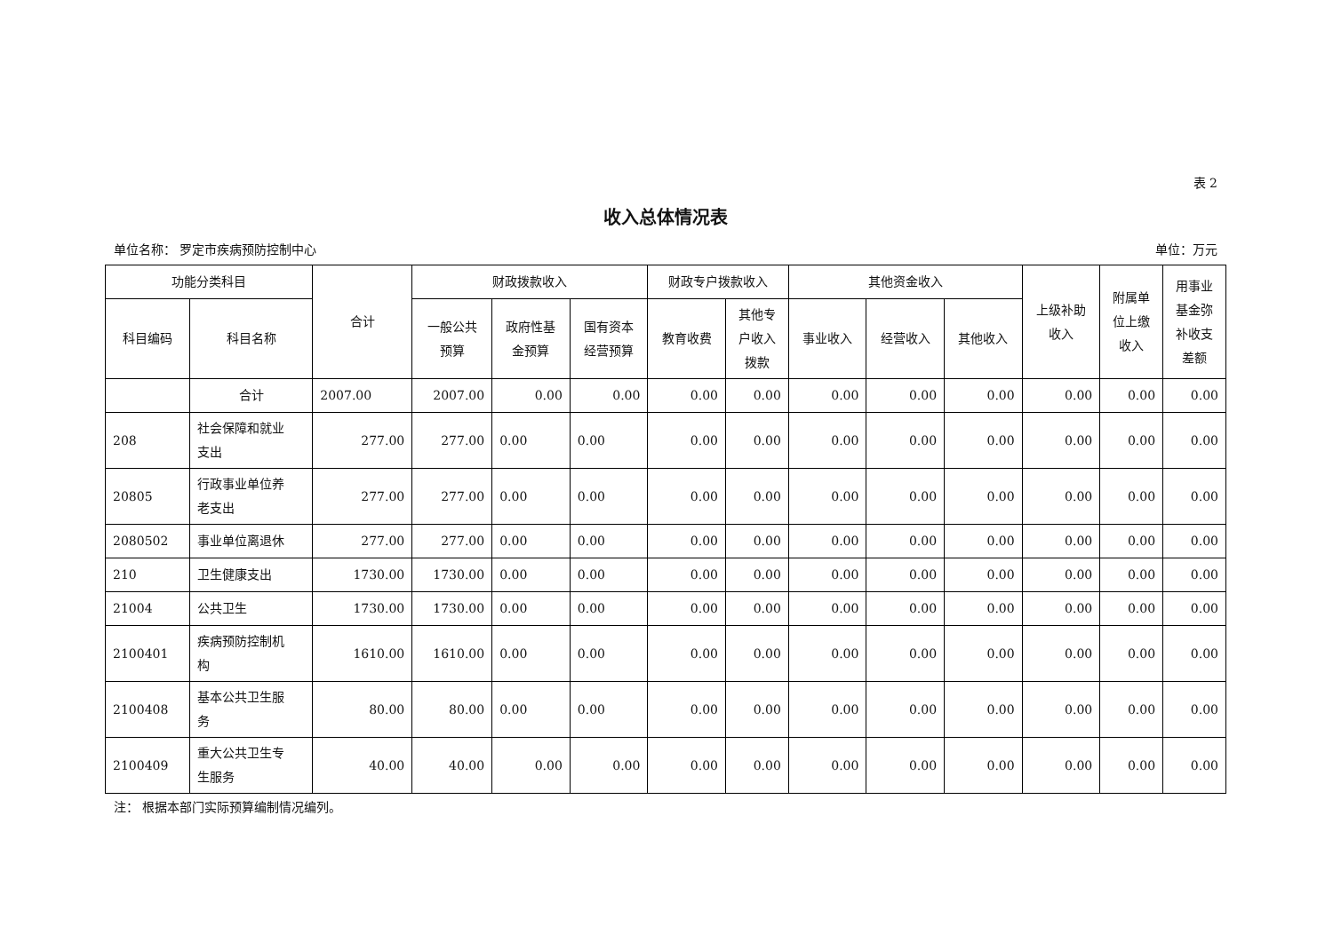表 2
收入总体情况表
单位名称： 罗定市疾病预防控制中心 单位：万元
| 功能分类科目 | | 合计 | 财政拨款收入 | | | 财政专户拨款收入 | | 其他资金收入 | | | 上级补助 收入 | 附属单 位上缴 收入 | 用事业 基金弥 补收支 差额 |
| --- | --- | --- | --- | --- | --- | --- | --- | --- | --- | --- | --- | --- | --- |
| 科目编码 | 科目名称 | | 一般公共 预算 | 政府性基 金预算 | 国有资本 经营预算 | 教育收费 | 其他专 户收入 拨款 | 事业收入 | 经营收入 | 其他收入 | | | |
| | 合计 | 2007.00 | 2007.00 | 0.00 | 0.00 | 0.00 | 0.00 | 0.00 | 0.00 | 0.00 | 0.00 | 0.00 | 0.00 |
| 208 | 社会保障和就业 支出 | 277.00 | 277.00 | 0.00 | 0.00 | 0.00 | 0.00 | 0.00 | 0.00 | 0.00 | 0.00 | 0.00 | 0.00 |
| 20805 | 行政事业单位养 老支出 | 277.00 | 277.00 | 0.00 | 0.00 | 0.00 | 0.00 | 0.00 | 0.00 | 0.00 | 0.00 | 0.00 | 0.00 |
| 2080502 | 事业单位离退休 | 277.00 | 277.00 | 0.00 | 0.00 | 0.00 | 0.00 | 0.00 | 0.00 | 0.00 | 0.00 | 0.00 | 0.00 |
| 210 | 卫生健康支出 | 1730.00 | 1730.00 | 0.00 | 0.00 | 0.00 | 0.00 | 0.00 | 0.00 | 0.00 | 0.00 | 0.00 | 0.00 |
| 21004 | 公共卫生 | 1730.00 | 1730.00 | 0.00 | 0.00 | 0.00 | 0.00 | 0.00 | 0.00 | 0.00 | 0.00 | 0.00 | 0.00 |
| 2100401 | 疾病预防控制机 构 | 1610.00 | 1610.00 | 0.00 | 0.00 | 0.00 | 0.00 | 0.00 | 0.00 | 0.00 | 0.00 | 0.00 | 0.00 |
| 2100408 | 基本公共卫生服 务 | 80.00 | 80.00 | 0.00 | 0.00 | 0.00 | 0.00 | 0.00 | 0.00 | 0.00 | 0.00 | 0.00 | 0.00 |
| 2100409 | 重大公共卫生专 生服务 | 40.00 | 40.00 | 0.00 | 0.00 | 0.00 | 0.00 | 0.00 | 0.00 | 0.00 | 0.00 | 0.00 | 0.00 |
注： 根据本部门实际预算编制情况编列。